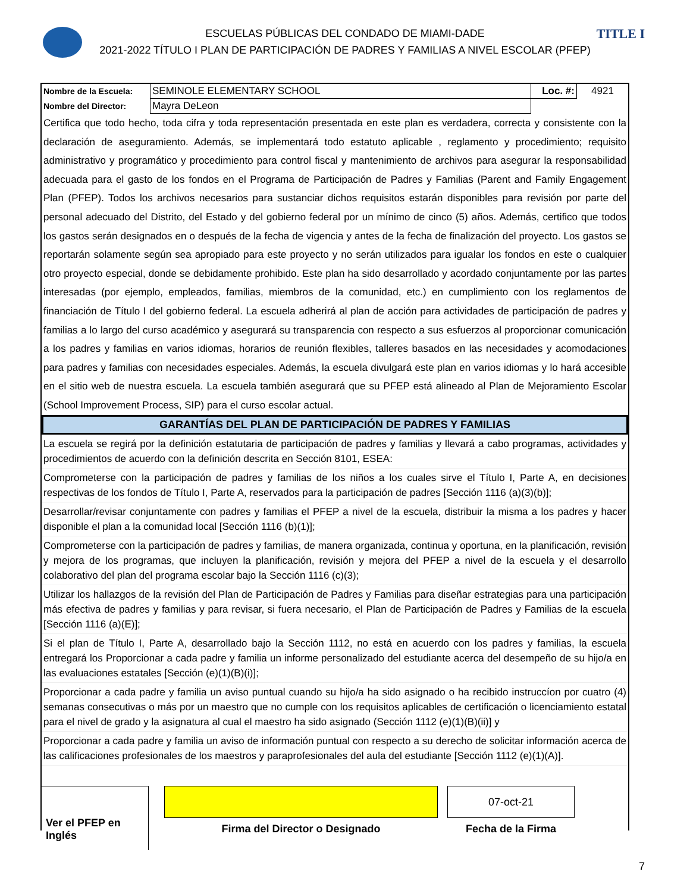TITLE I
ESCUELAS PÚBLICAS DEL CONDADO DE MIAMI-DADE
2021-2022 TÍTULO I PLAN DE PARTICIPACIÓN DE PADRES Y FAMILIAS A NIVEL ESCOLAR (PFEP)
| Nombre de la Escuela: | SEMINOLE ELEMENTARY SCHOOL | Loc. #: | 4921 |
| Nombre del Director: | Mayra DeLeon | | |
Certifica que todo hecho, toda cifra y toda representación presentada en este plan es verdadera, correcta y consistente con la declaración de aseguramiento. Además, se implementará todo estatuto aplicable , reglamento y procedimiento; requisito administrativo y programático y procedimiento para control fiscal y mantenimiento de archivos para asegurar la responsabilidad adecuada para el gasto de los fondos en el Programa de Participación de Padres y Familias (Parent and Family Engagement Plan (PFEP). Todos los archivos necesarios para sustanciar dichos requisitos estarán disponibles para revisión por parte del personal adecuado del Distrito, del Estado y del gobierno federal por un mínimo de cinco (5) años. Además, certifico que todos los gastos serán designados en o después de la fecha de vigencia y antes de la fecha de finalización del proyecto. Los gastos se reportarán solamente según sea apropiado para este proyecto y no serán utilizados para igualar los fondos en este o cualquier otro proyecto especial, donde se debidamente prohibido. Este plan ha sido desarrollado y acordado conjuntamente por las partes interesadas (por ejemplo, empleados, familias, miembros de la comunidad, etc.) en cumplimiento con los reglamentos de financiación de Título I del gobierno federal. La escuela adherirá al plan de acción para actividades de participación de padres y familias a lo largo del curso académico y asegurará su transparencia con respecto a sus esfuerzos al proporcionar comunicación a los padres y familias en varios idiomas, horarios de reunión flexibles, talleres basados en las necesidades y acomodaciones para padres y familias con necesidades especiales. Además, la escuela divulgará este plan en varios idiomas y lo hará accesible en el sitio web de nuestra escuela. La escuela también asegurará que su PFEP está alineado al Plan de Mejoramiento Escolar (School Improvement Process, SIP) para el curso escolar actual.
GARANTÍAS DEL PLAN DE PARTICIPACIÓN DE PADRES Y FAMILIAS
La escuela se regirá por la definición estatutaria de participación de padres y familias y llevará a cabo programas, actividades y procedimientos de acuerdo con la definición descrita en Sección 8101, ESEA:
Comprometerse con la participación de padres y familias de los niños a los cuales sirve el Título I, Parte A, en decisiones respectivas de los fondos de Título I, Parte A, reservados para la participación de padres [Sección 1116 (a)(3)(b)];
Desarrollar/revisar conjuntamente con padres y familias el PFEP a nivel de la escuela, distribuir la misma a los padres y hacer disponible el plan a la comunidad local [Sección 1116 (b)(1)];
Comprometerse con la participación de padres y familias, de manera organizada, continua y oportuna, en la planificación, revisión y mejora de los programas, que incluyen la planificación, revisión y mejora del PFEP a nivel de la escuela y el desarrollo colaborativo del plan del programa escolar bajo la Sección 1116 (c)(3);
Utilizar los hallazgos de la revisión del Plan de Participación de Padres y Familias para diseñar estrategias para una participación más efectiva de padres y familias y para revisar, si fuera necesario, el Plan de Participación de Padres y Familias de la escuela [Sección 1116 (a)(E)];
Si el plan de Título I, Parte A, desarrollado bajo la Sección 1112, no está en acuerdo con los padres y familias, la escuela entregará los Proporcionar a cada padre y familia un informe personalizado del estudiante acerca del desempeño de su hijo/a en las evaluaciones estatales [Sección (e)(1)(B)(i)];
Proporcionar a cada padre y familia un aviso puntual cuando su hijo/a ha sido asignado o ha recibido instruccíon por cuatro (4) semanas consecutivas o más por un maestro que no cumple con los requisitos aplicables de certificación o licenciamiento estatal para el nivel de grado y la asignatura al cual el maestro ha sido asignado (Sección 1112 (e)(1)(B)(ii)] y
Proporcionar a cada padre y familia un aviso de información puntual con respecto a su derecho de solicitar información acerca de las calificaciones profesionales de los maestros y paraprofesionales del aula del estudiante [Sección 1112 (e)(1)(A)].
Ver el PFEP en Inglés
Firma del Director o Designado
07-oct-21
Fecha de la Firma
7